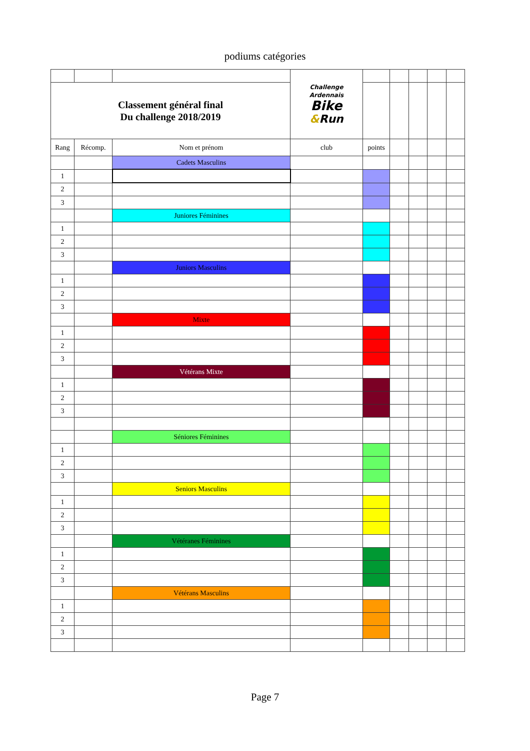podiums catégories
| | | | Challenge Ardennais Bike & Run | | | | | |
| Classement général final Du challenge 2018/2019 | | | | | | | | |
| Rang | Récomp. | Nom et prénom | club | points | | | | |
| | | Cadets Masculins | | | | | | |
| 1 | | | | | | | | |
| 2 | | | | | | | | |
| 3 | | | | | | | | |
| | | Juniores Féminines | | | | | | |
| 1 | | | | | | | | |
| 2 | | | | | | | | |
| 3 | | | | | | | | |
| | | Juniors Masculins | | | | | | |
| 1 | | | | | | | | |
| 2 | | | | | | | | |
| 3 | | | | | | | | |
| | | Mixte | | | | | | |
| 1 | | | | | | | | |
| 2 | | | | | | | | |
| 3 | | | | | | | | |
| | | Vétérans Mixte | | | | | | |
| 1 | | | | | | | | |
| 2 | | | | | | | | |
| 3 | | | | | | | | |
| | | Séniores Féminines | | | | | | |
| 1 | | | | | | | | |
| 2 | | | | | | | | |
| 3 | | | | | | | | |
| | | Seniors Masculins | | | | | | |
| 1 | | | | | | | | |
| 2 | | | | | | | | |
| 3 | | | | | | | | |
| | | Vétéranes Féminines | | | | | | |
| 1 | | | | | | | | |
| 2 | | | | | | | | |
| 3 | | | | | | | | |
| | | Vétérans Masculins | | | | | | |
| 1 | | | | | | | | |
| 2 | | | | | | | | |
| 3 | | | | | | | | |
Page 7